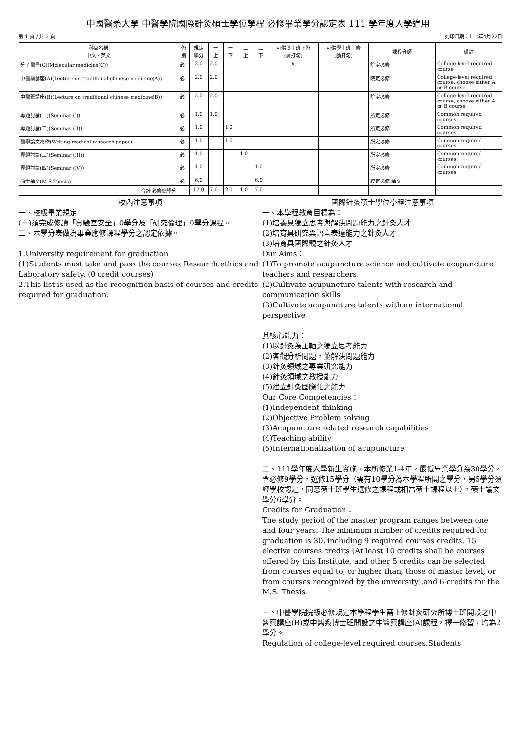中國醫藥大學 中醫學院國際針灸碩士學位學程 必修畢業學分認定表 111 學年度入學適用
第 1 頁 / 共 2 頁 列印日期：111年4月22日
| 科目名稱 中文、英文 | 修 別 | 規定 學分 | 一 上 | 一 下 | 二 上 | 二 下 | 可供博士班下修 (請打勾) | 可供學士班上修 (請打勾) | 課程分類 | 備註 |
| --- | --- | --- | --- | --- | --- | --- | --- | --- | --- | --- |
| 分子醫學(C)(Molecular medicine(C)) | 必 | 2.0 | 2.0 | | | | ∨ | | 院定必修 | College-level required course |
| 中醫藥講座(A)(Lecture on traditional chinese medicine(A)) | 必 | 2.0 | 2.0 | | | | | | 院定必修 | College-level required course, choose either A or B course |
| 中醫藥講座(B)(Lecture on traditional chinese medicine(B)) | 必 | 2.0 | 2.0 | | | | | | 院定必修 | College-level required course, choose either A or B course |
| 專題討論(一)(Seminar (I)) | 必 | 1.0 | 1.0 | | | | | | 所定必修 | Common required courses |
| 專題討論(二)(Seminar (II)) | 必 | 1.0 | | 1.0 | | | | | 所定必修 | Common required courses |
| 醫學論文寫作(Writing medical research paper) | 必 | 1.0 | | 1.0 | | | | | 所定必修 | Common required courses |
| 專題討論(三)(Seminar (III)) | 必 | 1.0 | | | 1.0 | | | | 所定必修 | Common required courses |
| 專題討論(四)(Seminar (IV)) | 必 | 1.0 | | | | 1.0 | | | 所定必修 | Common required courses |
| 碩士論文(M.S.Thesis) | 必 | 6.0 | | | | 6.0 | | | 校定必修-論文 | |
| 合計 必修總學分 | | 17.0 | 7.0 | 2.0 | 1.0 | 7.0 | | | | |
校內注意事項
一、校級畢業規定
(一)須完成修讀「實驗室安全」0學分及「研究倫理」0學分課程。
二、本學分表做為畢業應修課程學分之認定依據。
1.University requirement for graduation
(1)Students must take and pass the courses Research ethics and Laboratory safety. (0 credit courses)
2.This list is used as the recognition basis of courses and credits required for graduation.
國際針灸碩士學位學程注意事項
一、本學程教育目標為：
(1)培養具獨立思考與解決問題能力之針灸人才
(2)培育具研究與語言表達能力之針灸人才
(3)培育具國際觀之針灸人才
Our Aims：
(1)To promote acupuncture science and cultivate acupuncture teachers and researchers
(2)Cultivate acupuncture talents with research and communication skills
(3)Cultivate acupuncture talents with an international perspective
其核心能力：
(1)以針灸為主軸之獨立思考能力
(2)客觀分析問題，並解決問題能力
(3)針灸領域之專業研究能力
(4)針灸領域之教授能力
(5)建立針灸國際化之能力
Our Core Competencies：
(1)Independent thinking
(2)Objective Problem solving
(3)Acupuncture related research capabilities
(4)Teaching ability
(5)Internationalization of acupuncture
二、111學年度入學新生實施，本所修業1-4年，最低畢業學分為30學分，含必修9學分，選修15學分（需有10學分為本學程所開之學分，另5學分須經學校認定，同意碩士班學生選修之課程或相當碩士課程以上），碩士論文學分6學分。
Credits for Graduation：
The study period of the master program ranges between one and four years. The minimum number of credits required for graduation is 30, including 9 required courses credits, 15 elective courses credits (At least 10 credits shall be courses offered by this Institute, and other 5 credits can be selected from courses equal to, or higher than, those of master level, or from courses recognized by the university),and 6 credits for the M.S. Thesis.
三、中醫學院院級必修規定本學程學生需上修針灸研究所博士班開設之中醫藥講座(B)或中醫系博士班開設之中醫藥講座(A)課程，擇一修習，均為2學分。
Regulation of college-level required courses.Students